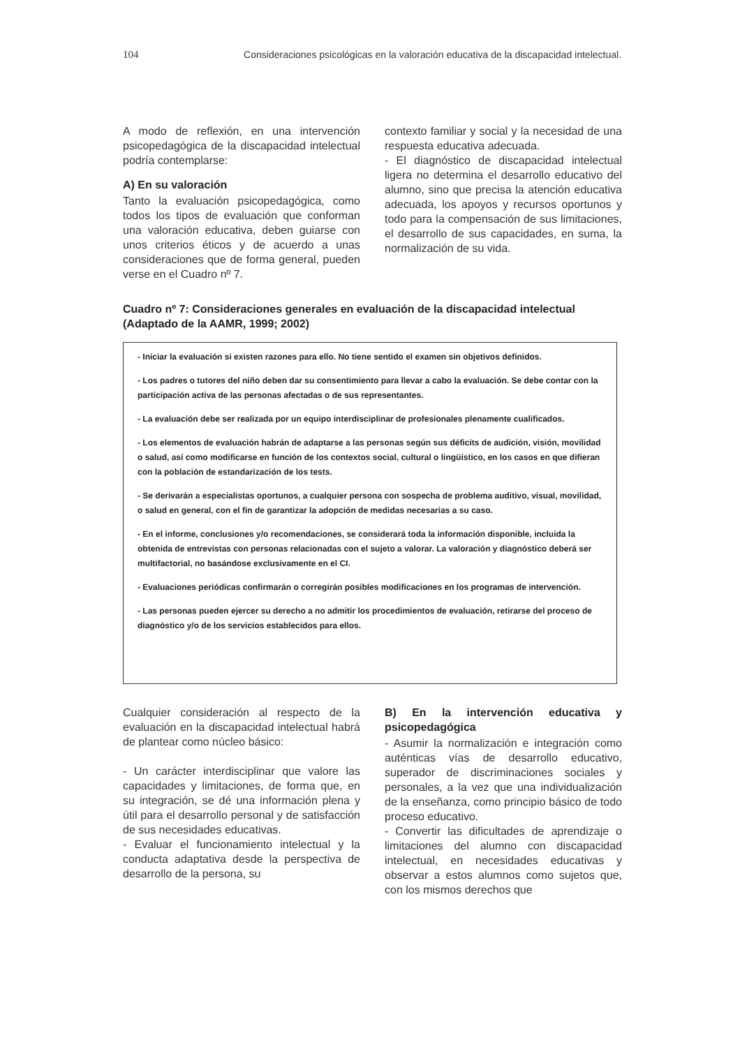104 Consideraciones psicológicas en la valoración educativa de la discapacidad intelectual.
A modo de reflexión, en una intervención psicopedagógica de la discapacidad intelectual podría contemplarse:
A) En su valoración
Tanto la evaluación psicopedagógica, como todos los tipos de evaluación que conforman una valoración educativa, deben guiarse con unos criterios éticos y de acuerdo a unas consideraciones que de forma general, pueden verse en el Cuadro nº 7.
contexto familiar y social y la necesidad de una respuesta educativa adecuada.
- El diagnóstico de discapacidad intelectual ligera no determina el desarrollo educativo del alumno, sino que precisa la atención educativa adecuada, los apoyos y recursos oportunos y todo para la compensación de sus limitaciones, el desarrollo de sus capacidades, en suma, la normalización de su vida.
Cuadro nº 7: Consideraciones generales en evaluación de la discapacidad intelectual (Adaptado de la AAMR, 1999; 2002)
- Iniciar la evaluación si existen razones para ello. No tiene sentido el examen sin objetivos definidos.
- Los padres o tutores del niño deben dar su consentimiento para llevar a cabo la evaluación. Se debe contar con la participación activa de las personas afectadas o de sus representantes.
- La evaluación debe ser realizada por un equipo interdisciplinar de profesionales plenamente cualificados.
- Los elementos de evaluación habrán de adaptarse a las personas según sus déficits de audición, visión, movilidad o salud, así como modificarse en función de los contextos social, cultural o lingüístico, en los casos en que difieran con la población de estandarización de los tests.
- Se derivarán a especialistas oportunos, a cualquier persona con sospecha de problema auditivo, visual, movilidad, o salud en general, con el fin de garantizar la adopción de medidas necesarias a su caso.
- En el informe, conclusiones y/o recomendaciones, se considerará toda la información disponible, incluida la obtenida de entrevistas con personas relacionadas con el sujeto a valorar. La valoración y diagnóstico deberá ser multifactorial, no basándose exclusivamente en el CI.
- Evaluaciones periódicas confirmarán o corregirán posibles modificaciones en los programas de intervención.
- Las personas pueden ejercer su derecho a no admitir los procedimientos de evaluación, retirarse del proceso de diagnóstico y/o de los servicios establecidos para ellos.
Cualquier consideración al respecto de la evaluación en la discapacidad intelectual habrá de plantear como núcleo básico:
- Un carácter interdisciplinar que valore las capacidades y limitaciones, de forma que, en su integración, se dé una información plena y útil para el desarrollo personal y de satisfacción de sus necesidades educativas.
- Evaluar el funcionamiento intelectual y la conducta adaptativa desde la perspectiva de desarrollo de la persona, su
B) En la intervención educativa y psicopedagógica
- Asumir la normalización e integración como auténticas vías de desarrollo educativo, superador de discriminaciones sociales y personales, a la vez que una individualización de la enseñanza, como principio básico de todo proceso educativo.
- Convertir las dificultades de aprendizaje o limitaciones del alumno con discapacidad intelectual, en necesidades educativas y observar a estos alumnos como sujetos que, con los mismos derechos que